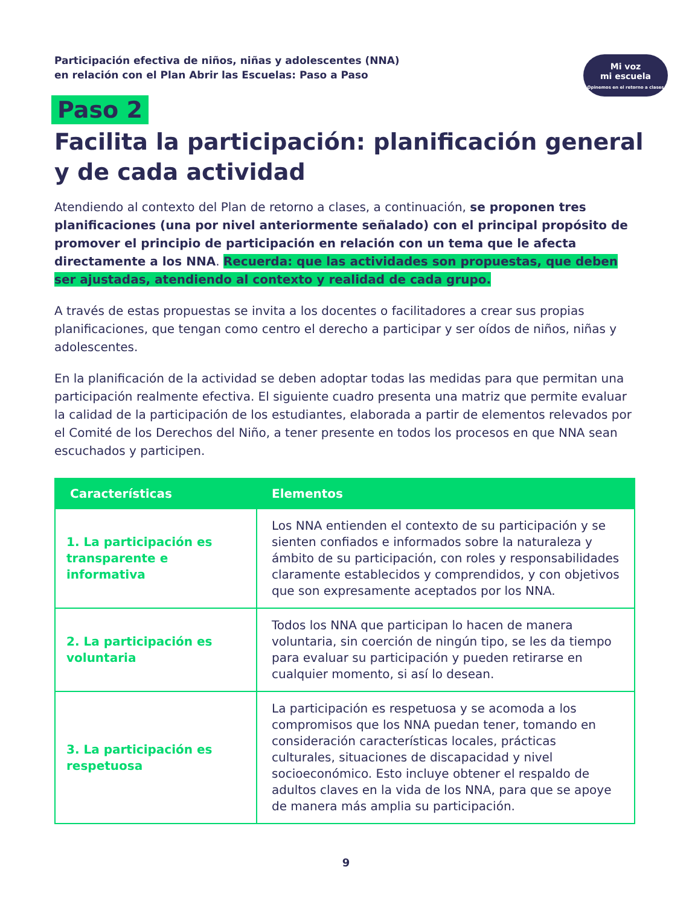Participación efectiva de niños, niñas y adolescentes (NNA)
en relación con el Plan Abrir las Escuelas: Paso a Paso
Mi voz
mi escuela
Opinemos en el retorno a clases
Paso 2
Facilita la participación: planificación general y de cada actividad
Atendiendo al contexto del Plan de retorno a clases, a continuación, se proponen tres planificaciones (una por nivel anteriormente señalado) con el principal propósito de promover el principio de participación en relación con un tema que le afecta directamente a los NNA. Recuerda: que las actividades son propuestas, que deben ser ajustadas, atendiendo al contexto y realidad de cada grupo.
A través de estas propuestas se invita a los docentes o facilitadores a crear sus propias planificaciones, que tengan como centro el derecho a participar y ser oídos de niños, niñas y adolescentes.
En la planificación de la actividad se deben adoptar todas las medidas para que permitan una participación realmente efectiva. El siguiente cuadro presenta una matriz que permite evaluar la calidad de la participación de los estudiantes, elaborada a partir de elementos relevados por el Comité de los Derechos del Niño, a tener presente en todos los procesos en que NNA sean escuchados y participen.
| Características | Elementos |
| --- | --- |
| 1. La participación es transparente e informativa | Los NNA entienden el contexto de su participación y se sienten confiados e informados sobre la naturaleza y ámbito de su participación, con roles y responsabilidades claramente establecidos y comprendidos, y con objetivos que son expresamente aceptados por los NNA. |
| 2. La participación es voluntaria | Todos los NNA que participan lo hacen de manera voluntaria, sin coerción de ningún tipo, se les da tiempo para evaluar su participación y pueden retirarse en cualquier momento, si así lo desean. |
| 3. La participación es respetuosa | La participación es respetuosa y se acomoda a los compromisos que los NNA puedan tener, tomando en consideración características locales, prácticas culturales, situaciones de discapacidad y nivel socioeconómico. Esto incluye obtener el respaldo de adultos claves en la vida de los NNA, para que se apoye de manera más amplia su participación. |
9